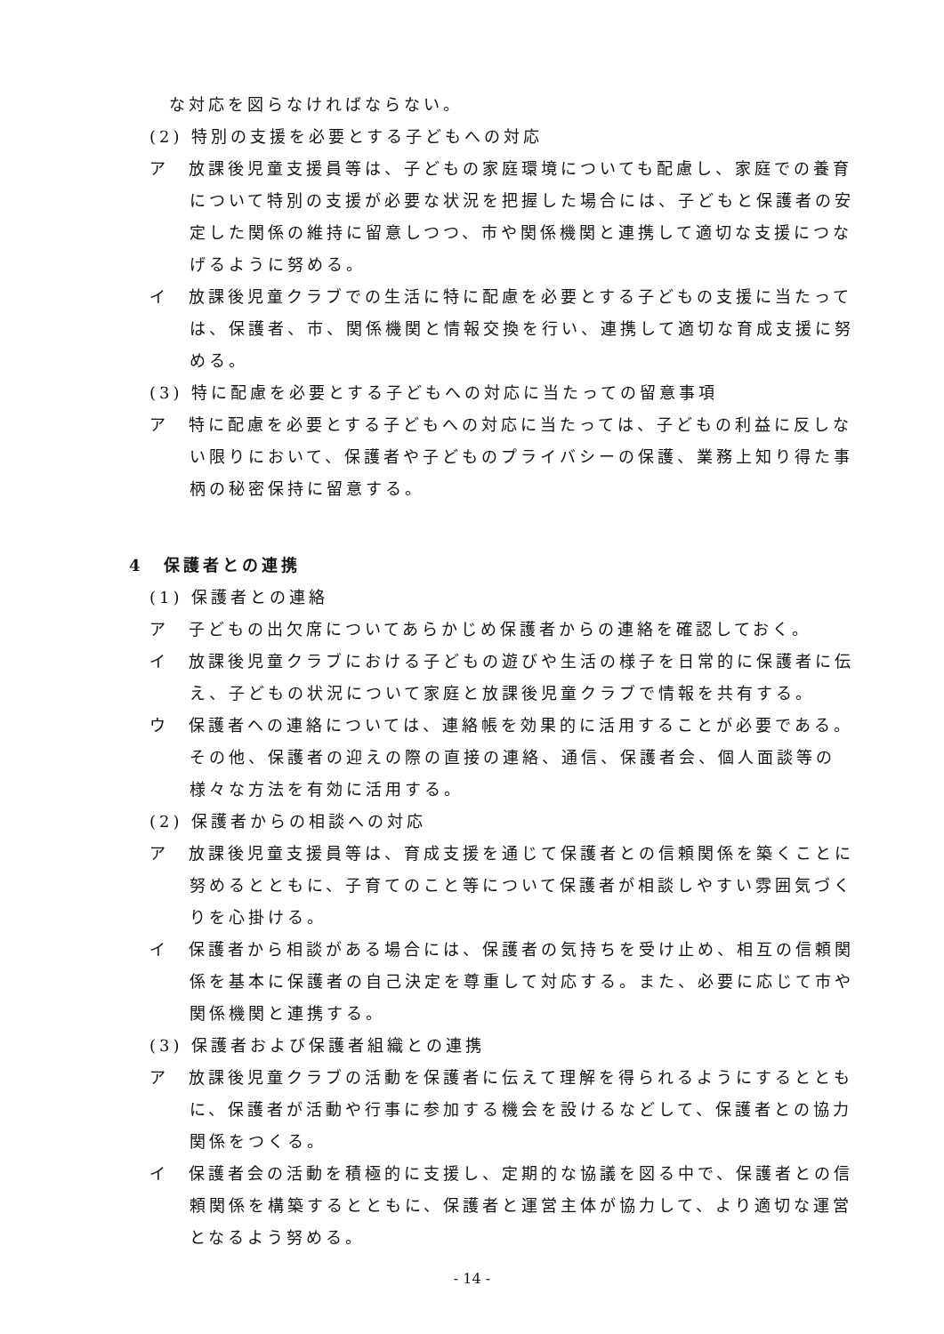な対応を図らなければならない。
(2) 特別の支援を必要とする子どもへの対応
ア　放課後児童支援員等は、子どもの家庭環境についても配慮し、家庭での養育について特別の支援が必要な状況を把握した場合には、子どもと保護者の安定した関係の維持に留意しつつ、市や関係機関と連携して適切な支援につなげるように努める。
イ　放課後児童クラブでの生活に特に配慮を必要とする子どもの支援に当たっては、保護者、市、関係機関と情報交換を行い、連携して適切な育成支援に努める。
(3) 特に配慮を必要とする子どもへの対応に当たっての留意事項
ア　特に配慮を必要とする子どもへの対応に当たっては、子どもの利益に反しない限りにおいて、保護者や子どものプライバシーの保護、業務上知り得た事柄の秘密保持に留意する。
4　保護者との連携
(1) 保護者との連絡
ア　子どもの出欠席についてあらかじめ保護者からの連絡を確認しておく。
イ　放課後児童クラブにおける子どもの遊びや生活の様子を日常的に保護者に伝え、子どもの状況について家庭と放課後児童クラブで情報を共有する。
ウ　保護者への連絡については、連絡帳を効果的に活用することが必要である。その他、保護者の迎えの際の直接の連絡、通信、保護者会、個人面談等の様々な方法を有効に活用する。
(2) 保護者からの相談への対応
ア　放課後児童支援員等は、育成支援を通じて保護者との信頼関係を築くことに努めるとともに、子育てのこと等について保護者が相談しやすい雰囲気づくりを心掛ける。
イ　保護者から相談がある場合には、保護者の気持ちを受け止め、相互の信頼関係を基本に保護者の自己決定を尊重して対応する。また、必要に応じて市や関係機関と連携する。
(3) 保護者および保護者組織との連携
ア　放課後児童クラブの活動を保護者に伝えて理解を得られるようにするとともに、保護者が活動や行事に参加する機会を設けるなどして、保護者との協力関係をつくる。
イ　保護者会の活動を積極的に支援し、定期的な協議を図る中で、保護者との信頼関係を構築するとともに、保護者と運営主体が協力して、より適切な運営となるよう努める。
- 14 -